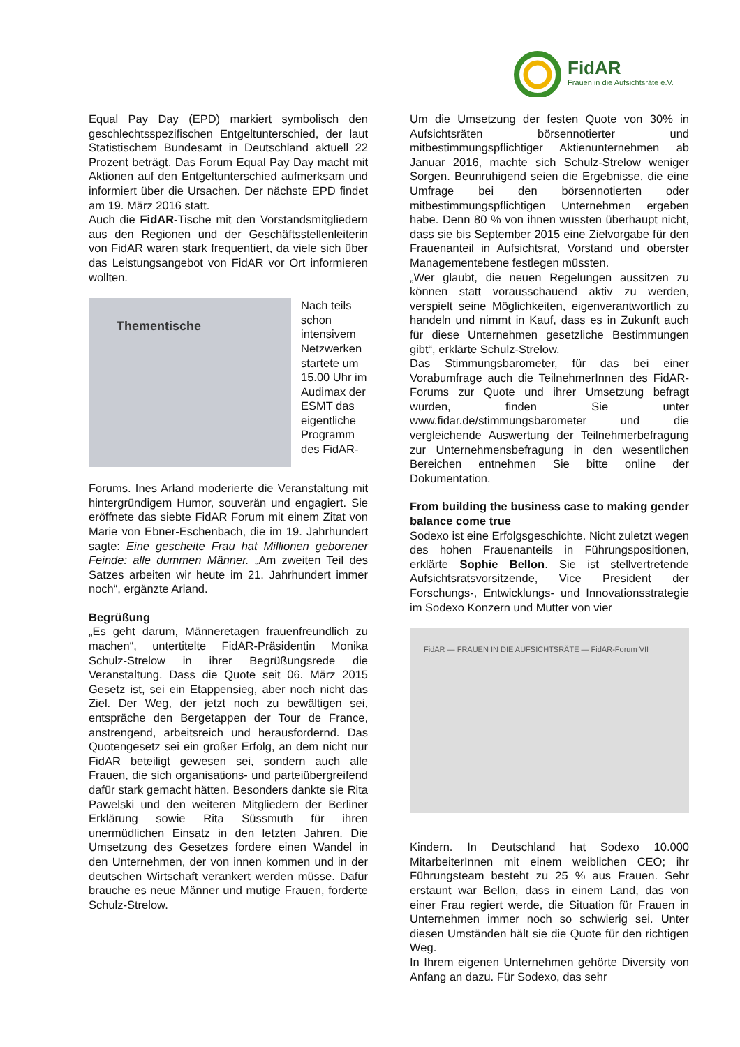FidAR
Frauen in die Aufsichtsräte e.V.
Equal Pay Day (EPD) markiert symbolisch den geschlechtsspezifischen Entgeltunterschied, der laut Statistischem Bundesamt in Deutschland aktuell 22 Prozent beträgt. Das Forum Equal Pay Day macht mit Aktionen auf den Entgeltunterschied aufmerksam und informiert über die Ursachen. Der nächste EPD findet am 19. März 2016 statt.
Auch die FidAR-Tische mit den Vorstandsmitgliedern aus den Regionen und der Geschäftsstellenleiterin von FidAR waren stark frequentiert, da viele sich über das Leistungsangebot von FidAR vor Ort informieren wollten.
Thementische
Nach teils schon intensivem Netzwerken startete um 15.00 Uhr im Audimax der ESMT das eigentliche Programm des FidAR-
Forums. Ines Arland moderierte die Veranstaltung mit hintergründigem Humor, souverän und engagiert. Sie eröffnete das siebte FidAR Forum mit einem Zitat von Marie von Ebner-Eschenbach, die im 19. Jahrhundert sagte: Eine gescheite Frau hat Millionen geborener Feinde: alle dummen Männer. „Am zweiten Teil des Satzes arbeiten wir heute im 21. Jahrhundert immer noch“, ergänzte Arland.
Begrüßung
„Es geht darum, Männeretagen frauenfreundlich zu machen“, untertitelte FidAR-Präsidentin Monika Schulz-Strelow in ihrer Begrüßungsrede die Veranstaltung. Dass die Quote seit 06. März 2015 Gesetz ist, sei ein Etappensieg, aber noch nicht das Ziel. Der Weg, der jetzt noch zu bewältigen sei, entspräche den Bergetappen der Tour de France, anstrengend, arbeitsreich und herausfordernd. Das Quotengesetz sei ein großer Erfolg, an dem nicht nur FidAR beteiligt gewesen sei, sondern auch alle Frauen, die sich organisations- und parteiübergreifend dafür stark gemacht hätten. Besonders dankte sie Rita Pawelski und den weiteren Mitgliedern der Berliner Erklärung sowie Rita Süssmuth für ihren unermüdlichen Einsatz in den letzten Jahren. Die Umsetzung des Gesetzes fordere einen Wandel in den Unternehmen, der von innen kommen und in der deutschen Wirtschaft verankert werden müsse. Dafür brauche es neue Männer und mutige Frauen, forderte Schulz-Strelow.
Um die Umsetzung der festen Quote von 30% in Aufsichtsräten börsennotierter und mitbestimmungspflichtiger Aktienunternehmen ab Januar 2016, machte sich Schulz-Strelow weniger Sorgen. Beunruhigend seien die Ergebnisse, die eine Umfrage bei den börsennotierten oder mitbestimmungspflichtigen Unternehmen ergeben habe. Denn 80 % von ihnen wüssten überhaupt nicht, dass sie bis September 2015 eine Zielvorgabe für den Frauenanteil in Aufsichtsrat, Vorstand und oberster Managementebene festlegen müssten.
„Wer glaubt, die neuen Regelungen aussitzen zu können statt vorausschauend aktiv zu werden, verspielt seine Möglichkeiten, eigenverantwortlich zu handeln und nimmt in Kauf, dass es in Zukunft auch für diese Unternehmen gesetzliche Bestimmungen gibt“, erklärte Schulz-Strelow.
Das Stimmungsbarometer, für das bei einer Vorabumfrage auch die TeilnehmerInnen des FidAR-Forums zur Quote und ihrer Umsetzung befragt wurden, finden Sie unter www.fidar.de/stimmungsbarometer und die vergleichende Auswertung der Teilnehmerbefragung zur Unternehmensbefragung in den wesentlichen Bereichen entnehmen Sie bitte online der Dokumentation.
From building the business case to making gender balance come true
Sodexo ist eine Erfolgsgeschichte. Nicht zuletzt wegen des hohen Frauenanteils in Führungspositionen, erklärte Sophie Bellon. Sie ist stellvertretende Aufsichtsratsvorsitzende, Vice President der Forschungs-, Entwicklungs- und Innovationsstrategie im Sodexo Konzern und Mutter von vier
FidAR — FRAUEN IN DIE AUFSICHTSRÄTE — FidAR-Forum VII
Kindern. In Deutschland hat Sodexo 10.000 MitarbeiterInnen mit einem weiblichen CEO; ihr Führungsteam besteht zu 25 % aus Frauen. Sehr erstaunt war Bellon, dass in einem Land, das von einer Frau regiert werde, die Situation für Frauen in Unternehmen immer noch so schwierig sei. Unter diesen Umständen hält sie die Quote für den richtigen Weg.
In Ihrem eigenen Unternehmen gehörte Diversity von Anfang an dazu. Für Sodexo, das sehr